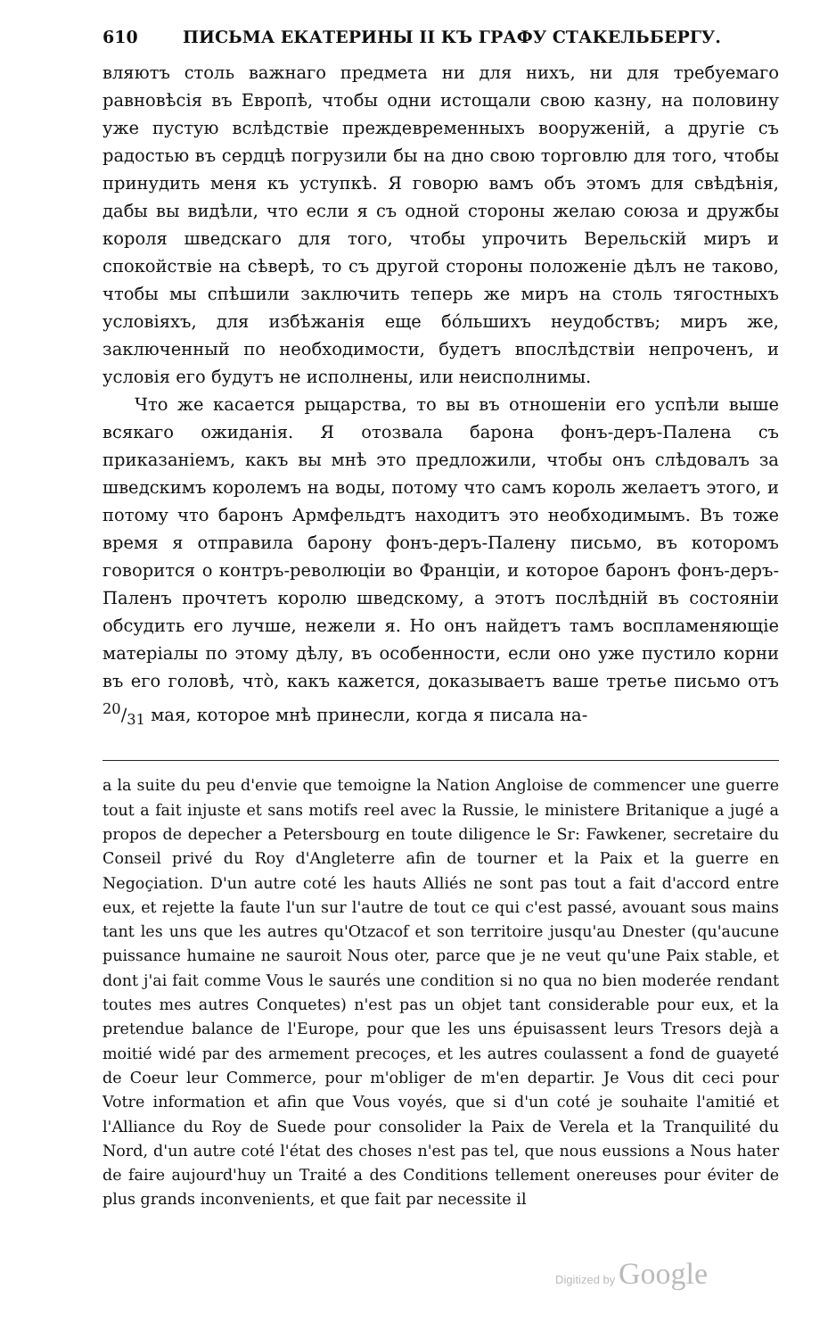610 ПИСЬМА ЕКАТЕРИНЫ II КЪ ГРАФУ СТАКЕЛЬБЕРГУ.
вляютъ столь важнаго предмета ни для нихъ, ни для требуемаго равновѣсія въ Европѣ, чтобы одни истощали свою казну, на половину уже пустую вслѣдствіе преждевременныхъ вооруженій, а другіе съ радостью въ сердцѣ погрузили бы на дно свою торговлю для того, чтобы принудить меня къ уступкѣ. Я говорю вамъ объ этомъ для свѣдѣнія, дабы вы видѣли, что если я съ одной стороны желаю союза и дружбы короля шведскаго для того, чтобы упрочить Верельскій миръ и спокойствіе на сѣверѣ, то съ другой стороны положеніе дѣлъ не таково, чтобы мы спѣшили заключить теперь же миръ на столь тягостныхъ условіяхъ, для избѣжанія еще бóльшихъ неудобствъ; миръ же, заключенный по необходимости, будетъ впослѣдствіи непроченъ, и условія его будутъ не исполнены, или неисполнимы.
Что же касается рыцарства, то вы въ отношеніи его успѣли выше всякаго ожиданія. Я отозвала барона фонъ-деръ-Палена съ приказаніемъ, какъ вы мнѣ это предложили, чтобы онъ слѣдовалъ за шведскимъ королемъ на воды, потому что самъ король желаетъ этого, и потому что баронъ Армфельдтъ находитъ это необходимымъ. Въ тоже время я отправила барону фонъ-деръ-Палену письмо, въ которомъ говорится о контръ-революціи во Франціи, и которое баронъ фонъ-деръ-Паленъ прочтетъ королю шведскому, а этотъ послѣдній въ состояніи обсудить его лучше, нежели я. Но онъ найдетъ тамъ воспламеняющіе матеріалы по этому дѣлу, въ особенности, если оно уже пустило корни въ его головѣ, чтò, какъ кажется, доказываетъ ваше третье письмо отъ 20/31 мая, которое мнѣ принесли, когда я писала на-
a la suite du peu d'envie que temoigne la Nation Angloise de commencer une guerre tout a fait injuste et sans motifs reel avec la Russie, le ministere Britanique a jugé a propos de depecher a Petersbourg en toute diligence le Sr: Fawkener, secretaire du Conseil privé du Roy d'Angleterre afin de tourner et la Paix et la guerre en Negoçiation. D'un autre coté les hauts Alliés ne sont pas tout a fait d'accord entre eux, et rejette la faute l'un sur l'autre de tout ce qui c'est passé, avouant sous mains tant les uns que les autres qu'Otzacof et son territoire jusqu'au Dnester (qu'aucune puissance humaine ne sauroit Nous oter, parce que je ne veut qu'une Paix stable, et dont j'ai fait comme Vous le saurés une condition si no qua no bien moderée rendant toutes mes autres Conquetes) n'est pas un objet tant considerable pour eux, et la pretendue balance de l'Europe, pour que les uns épuisassent leurs Tresors dejà a moitié widé par des armement precoçes, et les autres coulassent a fond de guayeté de Coeur leur Commerce, pour m'obliger de m'en departir. Je Vous dit ceci pour Votre information et afin que Vous voyés, que si d'un coté je souhaite l'amitié et l'Alliance du Roy de Suede pour consolider la Paix de Verela et la Tranquilité du Nord, d'un autre coté l'état des choses n'est pas tel, que nous eussions a Nous hater de faire aujourd'huy un Traité a des Conditions tellement onereuses pour éviter de plus grands inconvenients, et que fait par necessite il
Digitized by Google